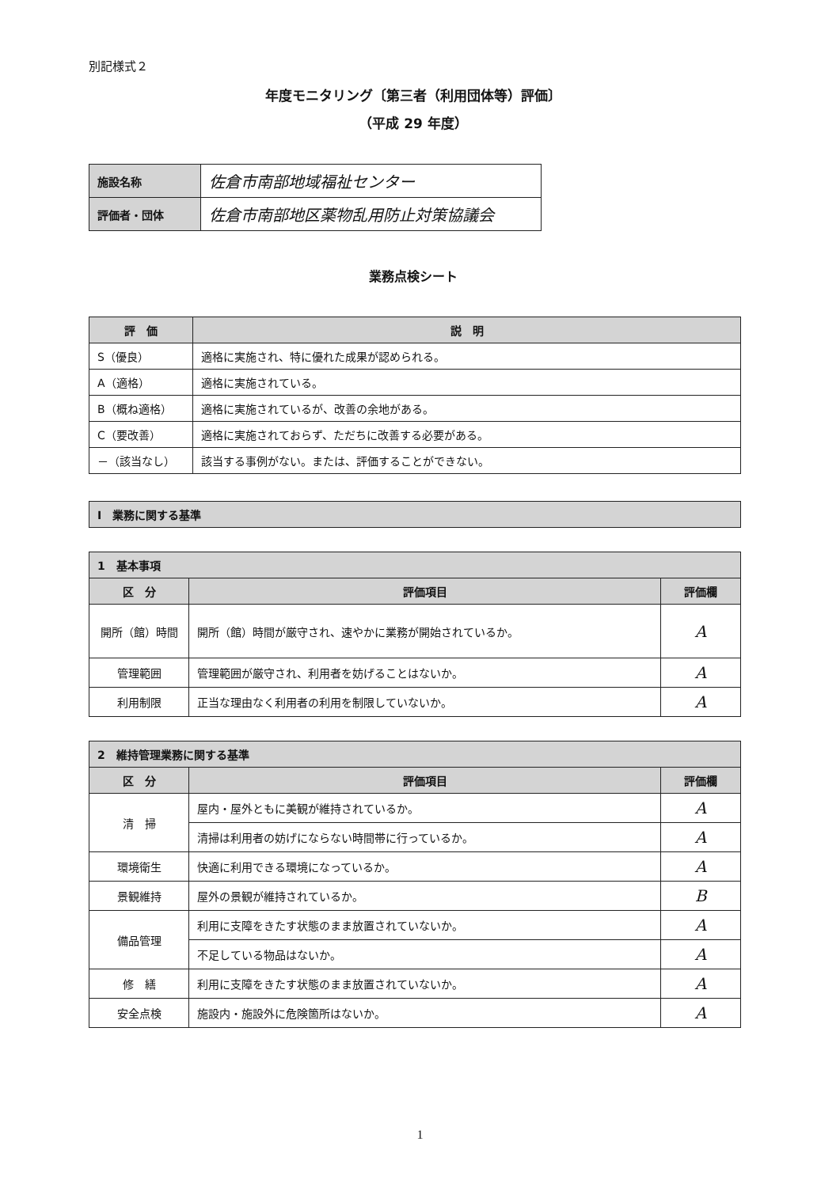別記様式２
年度モニタリング〔第三者（利用団体等）評価〕
（平成 29 年度）
| 施設名称 | 佐倉市南部地域福祉センター |
| 評価者・団体 | 佐倉市南部地区薬物乱用防止対策協議会 |
業務点検シート
| 評 価 | 説 明 |
| --- | --- |
| S（優良） | 適格に実施され、特に優れた成果が認められる。 |
| A（適格） | 適格に実施されている。 |
| B（概ね適格） | 適格に実施されているが、改善の余地がある。 |
| C（要改善） | 適格に実施されておらず、ただちに改善する必要がある。 |
| －（該当なし） | 該当する事例がない。または、評価することができない。 |
| Ⅰ 業務に関する基準 |
| 1 基本事項 | | |
| --- | --- | --- |
| 区 分 | 評価項目 | 評価欄 |
| 開所（館）時間 | 開所（館）時間が厳守され、速やかに業務が開始されているか。 | A |
| 管理範囲 | 管理範囲が厳守され、利用者を妨げることはないか。 | A |
| 利用制限 | 正当な理由なく利用者の利用を制限していないか。 | A |
| 2 維持管理業務に関する基準 | | |
| --- | --- | --- |
| 区 分 | 評価項目 | 評価欄 |
| 清 掃 | 屋内・屋外ともに美観が維持されているか。 | A |
| | 清掃は利用者の妨げにならない時間帯に行っているか。 | A |
| 環境衛生 | 快適に利用できる環境になっているか。 | A |
| 景観維持 | 屋外の景観が維持されているか。 | B |
| 備品管理 | 利用に支障をきたす状態のまま放置されていないか。 | A |
| | 不足している物品はないか。 | A |
| 修 繕 | 利用に支障をきたす状態のまま放置されていないか。 | A |
| 安全点検 | 施設内・施設外に危険箇所はないか。 | A |
1